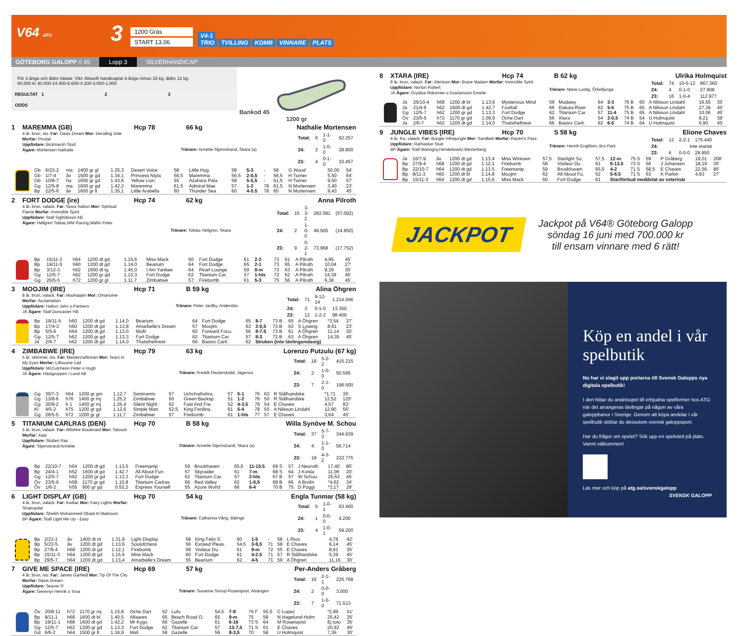V64 ATG
3
1200 Gräs
START 13.06
V4-1
TRIO TVILLING KOMB VINNARE PLATS
GÖTEBORG GALOPP // 45 Lopp 3 SILVERHANDICAP
För 3-åriga och äldre hästar. Vikt: Aktuellt handicaptal 3-åriga minus 15 kg, äldre 12 kg.
60.000 kr 30.000-14.400-6.600-4.200-3.000-1.800
RESULTAT 1 2 3
ODDS
Bankod 45
1200 gr
1 MAREMMA (GB) Hcp 78 66 kg Nathalie Mortensen
4 år, brun, sto. Far: Oasis Dream Mor: Deciding Vote Morfar: Pivotal
Uppfödare: Bickmarsh Stud
Ägare: Mortensen Nathalie
Tränare: Annette Stjernstrand, Skara (a)
| Total: | 6 | 1-1-0 | 62.257 |
| 24: | 2 | 1-0-0 | 28.800 |
| 23: | 4 | 0-1-0 | 33.457 |
| | Gb | 6/23-2 | ma | 1400 gr gl | 1.25,3 | Desert Voice | 58 | Little Hug | 58 | 5-3 | - | 58 | G Wood | 50,00 | 54' |
| | Gb | 1/7-4 | åv | 1500 gr gd | 1.34,1 | Princess Niyla | 56,5 | Maremma | 56,5 | 2-0,5 | - | 56,5 | H Turner | 5,50 | 64' |
| | Gb | 10/8-7 | ha | 1600 gr gd | 1.43,6 | Yellow Lion | 55 | Azahara Pala. | 58 | 5-5,5 | - | 61,5 | H Turner | 9,50 | 57' |
| | Gg | 12/5-8 | ma | 1600 gr gd | 1.42,2 | Maremma | 61,5 | Admiral Mae | 57 | 1-2 | 78 | 61,5 | N Mortensen | 3,40 | 23' |
| | Bp | 22/5-6 | åv | 1600 gr lt | 1.35,1 | Little Arabella | 60 | Thunder Sea | 60 | 4-5.5 | 78 | 60 | N Mortensen | 9,43 | 45' |
2 FORT DODGE (ire) Hcp 74 62 kg Anna Pilroth
4 år, brun, valack. Far: Sioux Nation Mor: Spiritual Flame Morfar: Invincible Spirit
Uppfödare: Stall Sigfridsson AB
Ägare: Hellgren Tobias,WM Racing,Wallin Peter
Tränare: Tobias Hellgren, Skara
| Total: | 15 | 3-3-2 | 282.081 | (57.002) |
| 24: | 2 | 1-0-0 | 49.500 | (14.850) |
| 23: | 9 | 0-2-1 | 73.968 | (17.752) |
| | Bp | 15/11-3 | h64 | 1200 dt gd | 1.15,6 | Miss Mack | 60 | Fort Dodge | 61 | 2-2 | 73 | 61 | A Pilroth | 4,95 | 45' |
| | Bp | 19/11-5 | h60 | 1200 dt gd | 1.14,0 | Bearium | 64 | Fort Dodge | 65 | 2-1 | 73 | 65 | A Pilroth | 10,04 | 27' |
| | Bp | 3/12-3 | h62 | 1600 dt tg | 1.45,0 | I Am Yankee | 64 | Pearl Lounge | 59 | 8-m | 73 | 63 | A Pilroth | 9,29 | 35' |
| | Gg | 12/5-7 | h62 | 1200 gr gd | 1.13,3 | Fort Dodge | 62 | Titanium Car. | 57 | 1-hls | 72 | 62 | A Pilroth | 14,39 | 45' |
| | Gg | 26/5-5 | h72 | 1200 gr gl | 1.11,7 | Zimbabwe | 57 | Firebomb | 61 | 5-3 | 75 | 56 | A Pilroth | 6,38 | 45' |
3 MOOJIM (IRE) Hcp 71 B 59 kg Alina Öhgren
8 år, brun, valack. Far: Moohaajim Mor: Omanome Morfar: Acclamation
Uppfödare: Halton John o Partners
JÄ Ägare: Stall Doncaster HB
Tränare: Peter Jardby, Anderslöv
| Total: | 71 | 9-12-14 | 1.214.046 |
| 24: | 3 | 0-1-0 | 13.350 |
| 23: | 12 | 1-2-2 | 98.409 |
| | Bp | 19/11-5 | h60 | 1200 dt gd | 1.14,0 | Bearium | 64 | Fort Dodge | 65 | 8-7 | 73 B | 65 | A Öhgren | *3,54 | 27' |
| | Bp | 17/4-3 | h60 | 1200 dt gd | 1.13,8 | Amarbelle's Dream | 57 | Moojim | 63 | 2-0,5 | 73 B | 63 | S Lyseng | 8,61 | 23' |
| | Bp | 5/5-6 | h64 | 1200 dt gd | 1.13,0 | Mufti | 60 | Forward Focu. | 56 | 8-7.5 | 73 B | 61 | A Öhgren | 11,14 | 30' |
| | Gg | 12/5-7 | h62 | 1200 gr gd | 1.13,3 | Fort Dodge | 62 | Titanium Car. | 57 | 8-3 | 72 B | 63 | A Öhgren | 14,35 | 45' |
| | Jä | 2/6-7 | h62 | 1200 dt gd | 1.14,0 | Thatsthefinest | 66 | Basixx Carlr. | 62 | Struken (inte tävlingsmässig) | | | | | |
4 ZIMBABWE (IRE) Hcp 79 63 kg Lorenzo Putzulu (67 kg)
5 år, skimmel, sto. Far: Mastercraftsman Mor: Tears In My Eyes Morfar: Lilbourne Lad
Uppfödare: McCutcheon Peter o Hugh
JÄ Ägare: Hästgruppen i Lund AB
Tränare: Fredrik Reuterskiöld, Jägersro
| Total: | 18 | 5-2-2 | 415.215 |
| 24: | 2 | 1-0-0 | 50.595 |
| 23: | 7 | 2-1-0 | 196.500 |
| | Gg | 30/7-3 | h64 | 1200 gr gm | 1.12,7 | Semiramis | 57 | Uchchaihshra. | 57 | 5-1 | 76 | 62 | R Stålhandske | *1,71 | 35' |
| | Gg | 13/8-6 | h76 | 1400 gr mj | 1.25,2 | Zimbabwe | 50 | Green Backsp. | 51 | 1-2 | 76 | 50 | R Stålhandske | 12,52 | 125' |
| | Gg | 30/9-2 | h 1 | 1400 gr mj | 1.26,4 | Silent Night | 62 | Fast And Fre. | 52 | 4-3.5 | 78 | 54 | E Chaves | 4,57 | 83' |
| | Kl | 4/5-2 | h75 | 1200 gr gd | 1.12,6 | Simple Man | 52,5 | King Ferdina. | 61 | 5-4 | 78 | 55 | A Nilsson Lindahl | 12,90 | 56' |
| | Gg | 26/5-5 | h72 | 1200 gr gl | 1.11,7 | Zimbabwe | 57 | Firebomb | 61 | 1-hls | 77 | 57 | E Chaves | 3,64 | 45' |
5 TITANIUM CARLRAS (DEN) Hcp 70 B 58 kg Willa Synöve M. Schou
5 år, brun, valack. Far: Wilshire Boulevard Mor: Tatoosh Morfar: Xaar
Uppfödare: Stutteri Ras
Ägare: Stjernstrand Annette
Tränare: Annette Stjernstrand, Skara (a)
| Total: | 37 | 5-7-3 | 344.639 |
| 24: | 4 | 1-1-0 | 56.714 |
| 23: | 18 | 4-3-2 | 233.775 |
| | Bp | 22/10-7 | h64 | 1200 dt gd | 1.13,5 | Freemanip | 59 | Brookhaven | 65,5 | 11-15.5 | 69 S | 57 | J Neuroth | 17,40 | 85' |
| | Bp | 24/4-1 | h52 | 1600 dt gd | 1.42,7 | All About Fun | 57 | Skyraider | 61 | 7-m | 68 S | 64 | J Kvisla | 11,06 | 20' |
| | Gg | 12/5-7 | h62 | 1200 gr gd | 1.13,3 | Fort Dodge | 62 | Titanium Car. | 57 | 2-hls | 67 B | 57 | W Schou | 25,53 | 45' |
| | Öv | 23/5-6 | h58 | 1170 gr gd | 1.10,8 | Titanium Carlras | 66 | Red Valley | 62 | 1-0,5 | 68 B | 66 | A Brolin | *4,62 | 34' |
| | Öv | 1/6-2 | h55 | 900 gr gd | 0.53,2 | Express Yourself | 55 | Azure World | 66 | 6-4 | 70 B | 75 | D Poggi | *3,17 | 29' |
6 LIGHT DISPLAY (GB) Hcp 70 54 kg Engla Tunmar (58 kg)
4 år, brun, valack. Far: Kodiac Mor: Fairy Lights Morfar: Shamardal
Uppfödare: Sheikh Mohammed Obaid Al Maktoum
BP Ägare: Stall Light Me Up - Easy
Tränare: Catharina Vång, Bälinge
| Total: | 5 | 1-0-1 | 63.400 |
| 24: | 1 | 0-0-0 | 4.200 |
| 23: | 4 | 1-0-1 | 59.200 |
| | Bp | 2/23-1 | åv | 1400 dt nt | 1.31,9 | Light Display | 58 | King Felix S. | 60 | 1-5 | - | 58 | L Rios | 4,76 | 42' |
| | Bp | 5/23-5 | åv | 1200 dt gd | 1.13,6 | Soulofchess | 56 | Exceed Pleas. | 54,5 | 3-9,5 | 71 | 58 | E Chaves | 6,14 | 45' |
| | Bp | 27/9-4 | h68 | 1200 dt gd | 1.12,1 | Firebomb | 58 | Visiteur Du . | 61 | 9-m | 72 | 55 | E Chaves | 8,91 | 35' |
| | Bp | 15/11-3 | h64 | 1200 dt gd | 1.15,6 | Miss Mack | 60 | Fort Dodge | 61 | 4-2.5 | 71 | 57 | R Stålhandske | 5,39 | 45' |
| | Bp | 29/5-7 | h64 | 1200 dt gd | 1.13,4 | Amarbelle's Dream | 55 | Bearium | 62 | 4-5 | 71 | 59 | A Öhgren | 11,16 | 30' |
7 GIVE ME SPACE (IRE) Hcp 69 57 kg Per-Anders Gråberg
4 år, brun, sto. Far: James Garfield Mor: Tip Of The City Morfar: Oasis Dream
Uppfödare: Seaver R
Ägare: Geremyr Henrik o Tova
Tränare: Susanne Sivrup-Rosenqvist, Älvängen
| Total: | 16 | 2-1-1 | 225.768 |
| 24: | 2 | 0-0-0 | 3.000 |
| 23: | 7 | 1-0-0 | 71.513 |
| | Öv | 20/8-11 | h72 | 1170 gr mj | 1.15,8 | Oche Dart | 52 | Lufu | 54,5 | 7-9 | 76 F | 55,5 | C Lopez | *2,99 | 51' |
| | Bp | 8/11-1 | h68 | 1600 dt bl | 1.40,5 | Alfaares | 65 | Beach Road O. | 65 | 9-m | 75 | 58 | N Hagelund-Holm | 25,42 | 35' |
| | Bp | 19/11-1 | h68 | 1600 dt gd | 1.42,2 | Mr Kygo | 66 | Gazelle | 61 | 6-16 | 73 S | 64 | M Rosenqvist | Ej toto | 35' |
| | Gg | 12/5-7 | h62 | 1200 gr gd | 1.13,3 | Fort Dodge | 62 | Titanium Car. | 57 | 13-7,5 | 71 S | 61 | E Chaves | 20,92 | 45' |
| | Gd | 6/6-2 | h64 | 1500 gr lt | 1.34,9 | Mali | 58 | Gazelle | 59 | 8-3,5 | 70 | 58 | U Holmquist | 7,36 | 30' |
8 XTARA (IRE) Hcp 74 B 62 kg Ulrika Holmquist
8 år, brun, valack. Far: Xtension Mor: Brave Madam Morfar: Invincible Spirit
Uppfödare: Norton Robert
JÄ Ägare: Grytåsa Ridcenter o Gustavsson Emelie
Tränare: Marie Lustig, Örkelljunga
| Total: | 74 | 10-5-12 | 867.360 |
| 24: | 4 | 0-1-0 | 27.908 |
| 23: | 16 | 1-0-4 | 112.977 |
| | Jä | 25/10-4 | h68 | 1200 dt bl | 1.13,6 | Mysterious Mind | 59 | Mudawy | 64 | 3-3 | 76 B | 60 | A Nilsson Lindahl | 16,55 | 35' |
| | Jä | 21/4-6 | h62 | 1600 dt gd | 1.42,7 | Footfall | 66 | Dakota River | 62 | 5-5 | 75 B | 65 | A Nilsson Lindahl | 27,36 | 45' |
| | Gg | 12/5-7 | h62 | 1200 gr gd | 1.13,3 | Fort Dodge | 62 | Titanium Car. | 57 | 11-4 | 75 B | 65 | A Nilsson Lindahl | 10,06 | 45' |
| | Öv | 23/5-5 | h72 | 1170 gr gd | 1.09,9 | Oche Dart | 56 | Xtara | 54 | 2-0,5 | 74 B | 54 | U Holmquist | 8,21 | 38' |
| | Jä | 2/6-7 | h62 | 1200 dt gd | 1.14,0 | Thatsthefinest | 66 | Basixx Carlr. | 62 | 6-5 | 74 B | 64 | U Holmquist | 6,90 | 45' |
9 JUNGLE VIBES (IRE) Hcp 70 S 58 kg Elione Chaves
4 år, fux, valack. Far: Bungle Inthejungle Mor: Sandlark Morfar: Raven's Pass
Uppfödare: Rathasker Stud
BP Ägare: Stall Mahogny,Hendeliowitz,Westerberg
Tränare: Henrik Engblom, Bro Park
| Total: | 12 | 2-2-1 | 175.440 |
| 24: | Inte startat | | |
| 23: | 6 | 0-0-0 | 28.950 |
| | Jä | 16/7-9 | åv | 1200 dt gd | 1.13,4 | Miss Wintown | 57,5 | Starlight So. | 57,5 | 12-m | 75 S | 59 | P Gråberg | 19,01 | 208' |
| | Bp | 27/9-4 | h68 | 1200 dt gd | 1.12,1 | Firebomb | 58 | Visiteur Du . | 61 | 6-13.5 | 73 S | 56 | J Johansen | 18,19 | 35' |
| | Bp | 22/10-7 | h64 | 1200 dt gd | 1.13,5 | Freemanip | 59 | Brookhaven | 65,5 | 4-2 | 71 S | 58,5 | E Chaves | 22,56 | 85' |
| | Bp | 8/11-3 | h60 | 1200 dt bl | 1.14,8 | Moojim | 62 | All About Fu. | 52 | 5-6.5 | 71 S | 63 | K Parkin | 4,93 | 27' |
| | Bp | 15/11-3 | h64 | 1200 dt gd | 1.15,6 | Miss Mack | 60 | Fort Dodge | 61 | Startförbud meddelat av veterinär | | | | | |
JACKPOT
Jackpot på V64® Göteborg Galopp
söndag 16 juni med 700.000 kr
till ensam vinnare med 6 rätt!
Köp en andel i vår spelbutik
Nu har vi slagit upp portarna till Svensk Galopps nya digitala spelbutik!
I den hittar du andelsspel till erbjudna spelformer hos ATG när det arrangeras tävlingar på någon av våra galoppbanor i Sverige. Genom att köpa andelar i vår spelbutik stöttar du dessutom svensk galoppsport.
Har du frågor om spelet? Sök upp en spelvärd på plats. Varmt välkommen!
Läs mer och köp på atg.se/svenskgalopp SVENSK GALOPP